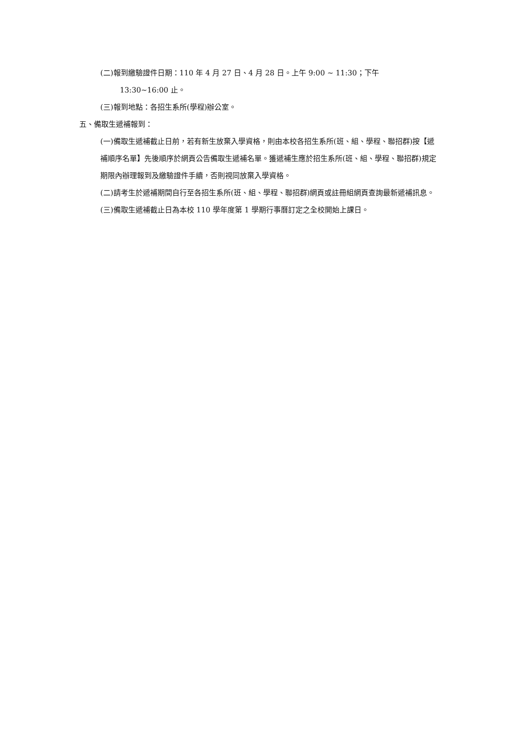(二)報到繳驗證件日期：110 年 4 月 27 日、4 月 28 日。上午 9:00 ~ 11:30；下午
13:30~16:00 止。
(三)報到地點：各招生系所(學程)辦公室。
五、備取生遞補報到：
(一)備取生遞補截止日前，若有新生放棄入學資格，則由本校各招生系所(班、組、學程、聯招群)按【遞補順序名單】先後順序於網頁公告備取生遞補名單。獲遞補生應於招生系所(班、組、學程、聯招群)規定期限內辦理報到及繳驗證件手續，否則視同放棄入學資格。
(二)請考生於遞補期間自行至各招生系所(班、組、學程、聯招群)網頁或註冊組網頁查詢最新遞補訊息。
(三)備取生遞補截止日為本校 110 學年度第 1 學期行事曆訂定之全校開始上課日。